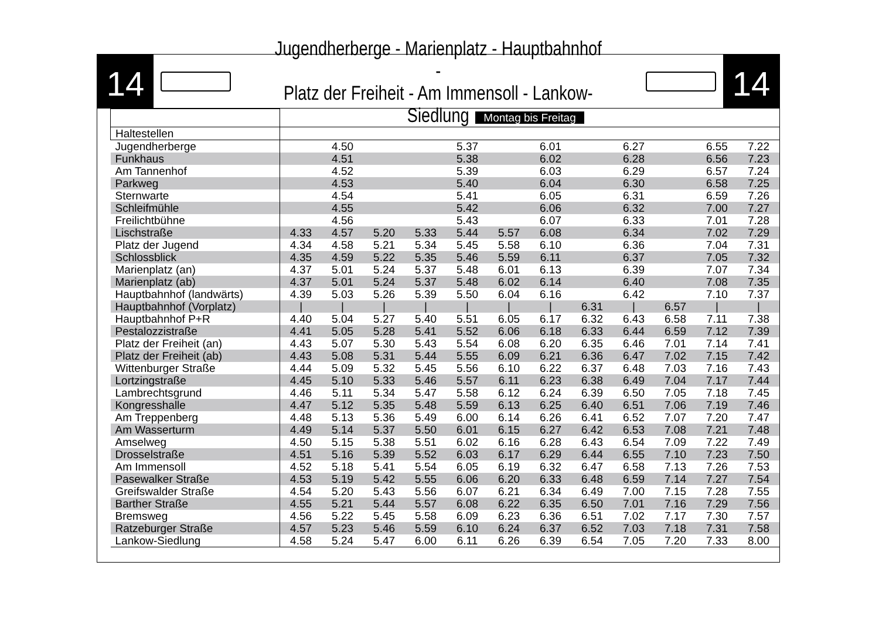14
Jugendherberge - Marienplatz - Hauptbahnhof -
Platz der Freiheit - Am Immensoll - Lankow-Siedlung
14
| | Montag bis Freitag | | | | | | | | | | | |
| Haltestellen | | | | | | | | | | | | |
| Jugendherberge | | 4.50 | | | 5.37 | | 6.01 | | 6.27 | | 6.55 | 7.22 |
| Funkhaus | | 4.51 | | | 5.38 | | 6.02 | | 6.28 | | 6.56 | 7.23 |
| Am Tannenhof | | 4.52 | | | 5.39 | | 6.03 | | 6.29 | | 6.57 | 7.24 |
| Parkweg | | 4.53 | | | 5.40 | | 6.04 | | 6.30 | | 6.58 | 7.25 |
| Sternwarte | | 4.54 | | | 5.41 | | 6.05 | | 6.31 | | 6.59 | 7.26 |
| Schleifmühle | | 4.55 | | | 5.42 | | 6.06 | | 6.32 | | 7.00 | 7.27 |
| Freilichtbühne | | 4.56 | | | 5.43 | | 6.07 | | 6.33 | | 7.01 | 7.28 |
| Lischstraße | 4.33 | 4.57 | 5.20 | 5.33 | 5.44 | 5.57 | 6.08 | | 6.34 | | 7.02 | 7.29 |
| Platz der Jugend | 4.34 | 4.58 | 5.21 | 5.34 | 5.45 | 5.58 | 6.10 | | 6.36 | | 7.04 | 7.31 |
| Schlossblick | 4.35 | 4.59 | 5.22 | 5.35 | 5.46 | 5.59 | 6.11 | | 6.37 | | 7.05 | 7.32 |
| Marienplatz (an) | 4.37 | 5.01 | 5.24 | 5.37 | 5.48 | 6.01 | 6.13 | | 6.39 | | 7.07 | 7.34 |
| Marienplatz (ab) | 4.37 | 5.01 | 5.24 | 5.37 | 5.48 | 6.02 | 6.14 | | 6.40 | | 7.08 | 7.35 |
| Hauptbahnhof (landwärts) | 4.39 | 5.03 | 5.26 | 5.39 | 5.50 | 6.04 | 6.16 | | 6.42 | | 7.10 | 7.37 |
| Hauptbahnhof (Vorplatz) | / | / | / | / | / | / | / | 6.31 | / | 6.57 | / | / |
| Hauptbahnhof P+R | 4.40 | 5.04 | 5.27 | 5.40 | 5.51 | 6.05 | 6.17 | 6.32 | 6.43 | 6.58 | 7.11 | 7.38 |
| Pestalozzistraße | 4.41 | 5.05 | 5.28 | 5.41 | 5.52 | 6.06 | 6.18 | 6.33 | 6.44 | 6.59 | 7.12 | 7.39 |
| Platz der Freiheit (an) | 4.43 | 5.07 | 5.30 | 5.43 | 5.54 | 6.08 | 6.20 | 6.35 | 6.46 | 7.01 | 7.14 | 7.41 |
| Platz der Freiheit (ab) | 4.43 | 5.08 | 5.31 | 5.44 | 5.55 | 6.09 | 6.21 | 6.36 | 6.47 | 7.02 | 7.15 | 7.42 |
| Wittenburger Straße | 4.44 | 5.09 | 5.32 | 5.45 | 5.56 | 6.10 | 6.22 | 6.37 | 6.48 | 7.03 | 7.16 | 7.43 |
| Lortzingstraße | 4.45 | 5.10 | 5.33 | 5.46 | 5.57 | 6.11 | 6.23 | 6.38 | 6.49 | 7.04 | 7.17 | 7.44 |
| Lambrechtsgrund | 4.46 | 5.11 | 5.34 | 5.47 | 5.58 | 6.12 | 6.24 | 6.39 | 6.50 | 7.05 | 7.18 | 7.45 |
| Kongresshalle | 4.47 | 5.12 | 5.35 | 5.48 | 5.59 | 6.13 | 6.25 | 6.40 | 6.51 | 7.06 | 7.19 | 7.46 |
| Am Treppenberg | 4.48 | 5.13 | 5.36 | 5.49 | 6.00 | 6.14 | 6.26 | 6.41 | 6.52 | 7.07 | 7.20 | 7.47 |
| Am Wasserturm | 4.49 | 5.14 | 5.37 | 5.50 | 6.01 | 6.15 | 6.27 | 6.42 | 6.53 | 7.08 | 7.21 | 7.48 |
| Amselweg | 4.50 | 5.15 | 5.38 | 5.51 | 6.02 | 6.16 | 6.28 | 6.43 | 6.54 | 7.09 | 7.22 | 7.49 |
| Drosselstraße | 4.51 | 5.16 | 5.39 | 5.52 | 6.03 | 6.17 | 6.29 | 6.44 | 6.55 | 7.10 | 7.23 | 7.50 |
| Am Immensoll | 4.52 | 5.18 | 5.41 | 5.54 | 6.05 | 6.19 | 6.32 | 6.47 | 6.58 | 7.13 | 7.26 | 7.53 |
| Pasewalker Straße | 4.53 | 5.19 | 5.42 | 5.55 | 6.06 | 6.20 | 6.33 | 6.48 | 6.59 | 7.14 | 7.27 | 7.54 |
| Greifswalder Straße | 4.54 | 5.20 | 5.43 | 5.56 | 6.07 | 6.21 | 6.34 | 6.49 | 7.00 | 7.15 | 7.28 | 7.55 |
| Barther Straße | 4.55 | 5.21 | 5.44 | 5.57 | 6.08 | 6.22 | 6.35 | 6.50 | 7.01 | 7.16 | 7.29 | 7.56 |
| Bremsweg | 4.56 | 5.22 | 5.45 | 5.58 | 6.09 | 6.23 | 6.36 | 6.51 | 7.02 | 7.17 | 7.30 | 7.57 |
| Ratzeburger Straße | 4.57 | 5.23 | 5.46 | 5.59 | 6.10 | 6.24 | 6.37 | 6.52 | 7.03 | 7.18 | 7.31 | 7.58 |
| Lankow-Siedlung | 4.58 | 5.24 | 5.47 | 6.00 | 6.11 | 6.26 | 6.39 | 6.54 | 7.05 | 7.20 | 7.33 | 8.00 |